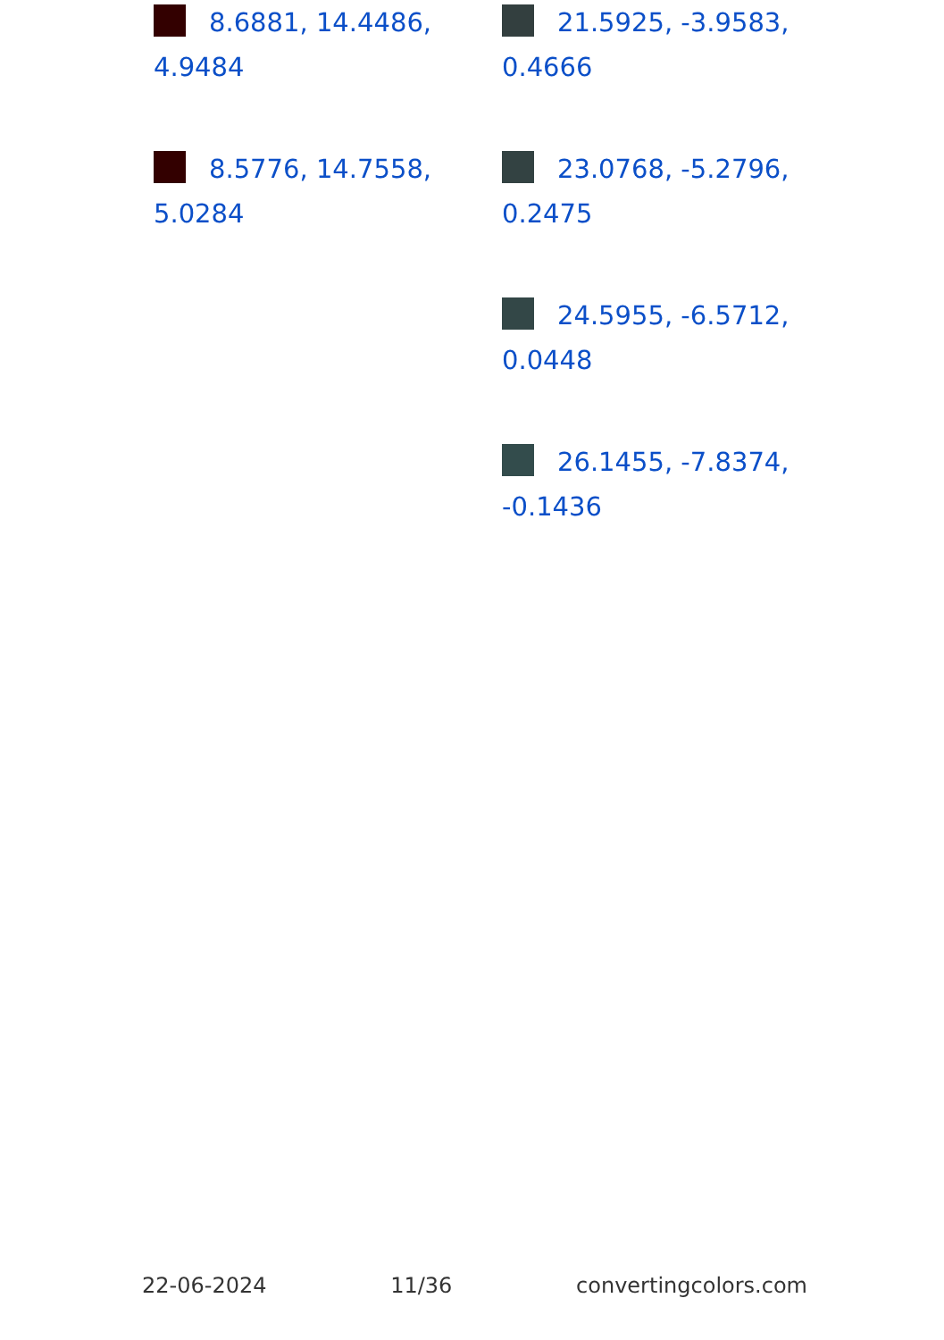8.6881, 14.4486, 4.9484
8.5776, 14.7558, 5.0284
21.5925, -3.9583, 0.4666
23.0768, -5.2796, 0.2475
24.5955, -6.5712, 0.0448
26.1455, -7.8374, -0.1436
22-06-2024 11/36 convertingcolors.com